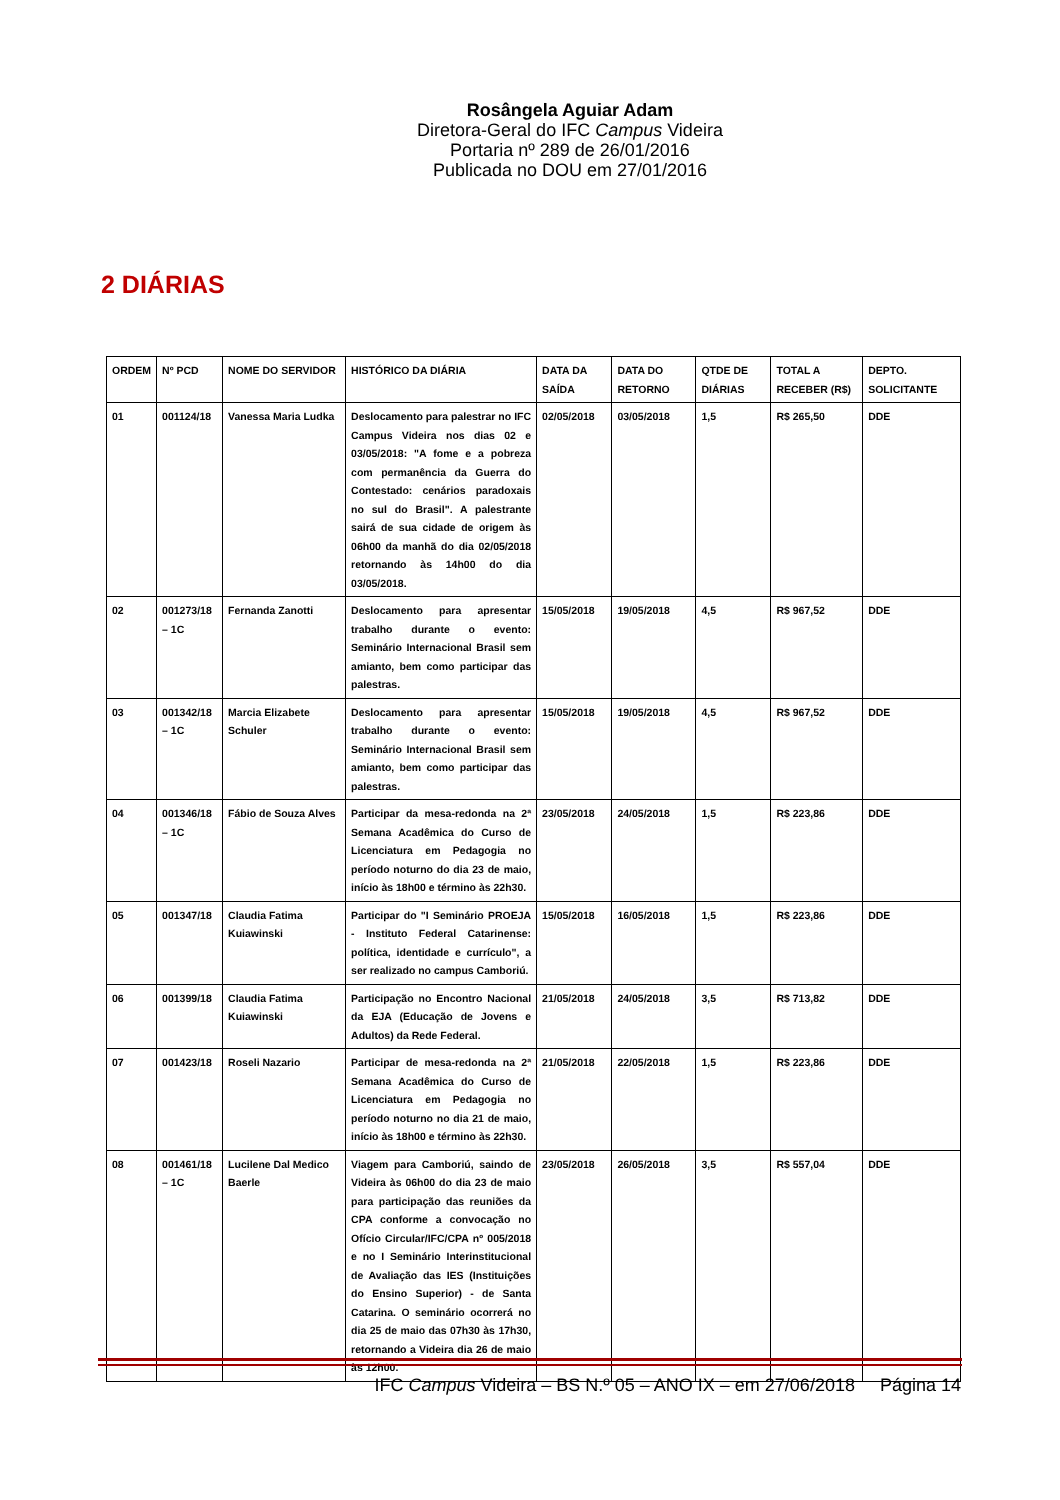Rosângela Aguiar Adam
Diretora-Geral do IFC Campus Videira
Portaria nº 289 de 26/01/2016
Publicada no DOU em 27/01/2016
2 DIÁRIAS
| ORDEM | Nº PCD | NOME DO SERVIDOR | HISTÓRICO DA DIÁRIA | DATA DA SAÍDA | DATA DO RETORNO | QTDE DE DIÁRIAS | TOTAL A RECEBER (R$) | DEPTO. SOLICITANTE |
| --- | --- | --- | --- | --- | --- | --- | --- | --- |
| 01 | 001124/18 | Vanessa Maria Ludka | Deslocamento para palestrar no IFC Campus Videira nos dias 02 e 03/05/2018: "A fome e a pobreza com permanência da Guerra do Contestado: cenários paradoxais no sul do Brasil". A palestrante sairá de sua cidade de origem às 06h00 da manhã do dia 02/05/2018 retornando às 14h00 do dia 03/05/2018. | 02/05/2018 | 03/05/2018 | 1,5 | R$ 265,50 | DDE |
| 02 | 001273/18 – 1C | Fernanda Zanotti | Deslocamento para apresentar trabalho durante o evento: Seminário Internacional Brasil sem amianto, bem como participar das palestras. | 15/05/2018 | 19/05/2018 | 4,5 | R$ 967,52 | DDE |
| 03 | 001342/18 – 1C | Marcia Elizabete Schuler | Deslocamento para apresentar trabalho durante o evento: Seminário Internacional Brasil sem amianto, bem como participar das palestras. | 15/05/2018 | 19/05/2018 | 4,5 | R$ 967,52 | DDE |
| 04 | 001346/18 – 1C | Fábio de Souza Alves | Participar da mesa-redonda na 2ª Semana Acadêmica do Curso de Licenciatura em Pedagogia no período noturno do dia 23 de maio, início às 18h00 e término às 22h30. | 23/05/2018 | 24/05/2018 | 1,5 | R$ 223,86 | DDE |
| 05 | 001347/18 | Claudia Fatima Kuiawinski | Participar do "I Seminário PROEJA - Instituto Federal Catarinense: política, identidade e currículo", a ser realizado no campus Camboriú. | 15/05/2018 | 16/05/2018 | 1,5 | R$ 223,86 | DDE |
| 06 | 001399/18 | Claudia Fatima Kuiawinski | Participação no Encontro Nacional da EJA (Educação de Jovens e Adultos) da Rede Federal. | 21/05/2018 | 24/05/2018 | 3,5 | R$ 713,82 | DDE |
| 07 | 001423/18 | Roseli Nazario | Participar de mesa-redonda na 2ª Semana Acadêmica do Curso de Licenciatura em Pedagogia no período noturno no dia 21 de maio, início às 18h00 e término às 22h30. | 21/05/2018 | 22/05/2018 | 1,5 | R$ 223,86 | DDE |
| 08 | 001461/18 – 1C | Lucilene Dal Medico Baerle | Viagem para Camboriú, saindo de Videira às 06h00 do dia 23 de maio para participação das reuniões da CPA conforme a convocação no Ofício Circular/IFC/CPA nº 005/2018 e no I Seminário Interinstitucional de Avaliação das IES (Instituições do Ensino Superior) - de Santa Catarina. O seminário ocorrerá no dia 25 de maio das 07h30 às 17h30, retornando a Videira dia 26 de maio às 12h00. | 23/05/2018 | 26/05/2018 | 3,5 | R$ 557,04 | DDE |
IFC Campus Videira – BS N.º 05 – ANO IX – em 27/06/2018 Página 14